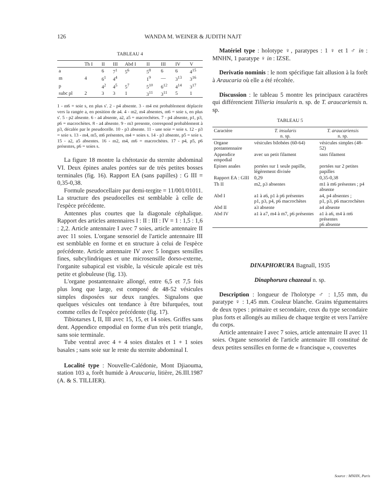126 WANDA M. WEINER & JUDITH NAJT
TABLEAU 4
| | Th I | II | III | Abd I | II | III | IV | V |
| --- | --- | --- | --- | --- | --- | --- | --- | --- |
| a | | 6 | 7<sup>1</sup> | 5<sup>6</sup> | 5<sup>8</sup> | 6 | 6 | 4<sup>15</sup> |
| m | 4 | 6<sup>1</sup> | 4<sup>4</sup> | | 1<sup>9</sup> | — | 3<sup>13</sup> | 3<sup>16</sup> |
| p | | 4<sup>2</sup> | 4<sup>5</sup> | 5<sup>7</sup> | 5<sup>10</sup> | 6<sup>12</sup> | 4<sup>14</sup> | 3<sup>17</sup> |
| subc pl | 2 | 3 | 3 | 1 | 3<sup>11</sup> | 3<sup>11</sup> | 5 | 1 |
1 - m6 = soie s, en plus s'. 2 - p4 absente. 3 - m4 est probablement déplacée vers la rangée a, en position de a4. 4 - m2, m4 absentes, m6 = soie s, en plus s'. 5 - p2 absente. 6 - a4 absente, a2, a5 = macrochètes. 7 - p4 absente, p1, p3, p6 = macrochètes. 8 - a4 absente. 9 - m3 presente, correspond probablement à p3, décalée par le pseudocelle. 10 - p3 absente. 11 - une soie = soie s. 12 - p3 = soie s. 13 - m4, m5, m6 présentes, m4 = soies s. 14 - p3 absente, p5 = soie s. 15 - a2, a5 absentes. 16 - m2, m4, m6 = macrochètes. 17 - p4, p5, p6 présentes, p6 = soies s.
La figure 18 montre la chétotaxie du sternite abdominal VI. Deux épines anales portées sur de très petites bosses terminales (fig. 16). Rapport EA (sans papilles) : G III = 0,35-0,38.
Formule pseudocellaire par demi-tergite = 11/001/01011. La structure des pseudocelles est semblable à celle de l'espèce précédente.
Antennes plus courtes que la diagonale céphalique. Rapport des articles antennaires I : II : III : IV = 1 : 1,5 : 1,6 : 2,2. Article antennaire I avec 7 soies, article antennaire II avec 11 soies. L'organe sensoriel de l'article antennaire III est semblable en forme et en structure à celui de l'espèce précédente. Article antennaire IV avec 5 longues sensilles fines, subcylindriques et une microsensille dorso-externe, l'organite subapical est visible, la vésicule apicale est très petite et globuleuse (fig. 13).
L'organe postantennaire allongé, entre 6,5 et 7,5 fois plus long que large, est composé de 48-52 vésicules simples disposées sur deux rangées. Signalons que quelques vésicules ont tendance à être bifurquées, tout comme celles de l'espèce précédente (fig. 17).
Tibiotarses I, II, III avec 15, 15, et 14 soies. Griffes sans dent. Appendice empodial en forme d'un très petit triangle, sans soie terminale.
Tube ventral avec 4 + 4 soies distales et 1 + 1 soies basales ; sans soie sur le reste du sternite abdominal I.
Localité type : Nouvelle-Calédonie, Mont Djiaouma, station 103 a, forêt humide à Araucaria, litière, 26.III.1987 (A. & S. TILLIER).
Matériel type : holotype ♀, paratypes : 1 ♀ et 1 ♂ in : MNHN, 1 paratype ♀ in : IZSE.
Derivatio nominis : le nom spécifique fait allusion à la forêt à Araucaria où elle a été récoltée.
Discussion : le tableau 5 montre les principaux caractères qui différencient Tillieria insularis n. sp. de T. araucariensis n. sp.
TABLEAU 5
| Caractère | T. insularis n. sp. | T. araucariensis n. sp. |
| --- | --- | --- |
| Organe postantennaire | vésicules bilobées (60-64) | vésicules simples (48-52) |
| Appendice empodial | avec un petit filament | sans filament |
| Epines anales | portées sur 1 seule papille, légèrement divisée | portées sur 2 petites papilles |
| Rapport EA : GIII | 0,29 | 0,35-0,38 |
| Th II | m2, p3 absentes | m1 à m6 présentes ; p4 absente |
| Abd I | a1 à a6, p1 à p6 présentes p1, p3, p4, p6 macrochètes | a4, p4 absentes ; p1, p3, p6 macrochètes |
| Abd II | a3 absente | a4 absente |
| Abd IV | a1 à a7, m4 à m7, p6 présentes | a1 à a6, m4 à m6 présentes p6 absente |
DINAPHORURA Bagnall, 1935
Dinaphorura chazeaui n. sp.
Description : longueur de l'holotype ♂ : 1,55 mm, du paratype ♀ : 1,45 mm. Couleur blanche. Grains tégumentaires de deux types : primaire et secondaire, ceux du type secondaire plus forts et allongés au milieu de chaque tergite et vers l'arrière du corps.
Article antennaire I avec 7 soies, article antennaire II avec 11 soies. Organe sensoriel de l'article antennaire III constitué de deux petites sensilles en forme de « francisque », couvertes
Source : MNHN, Paris